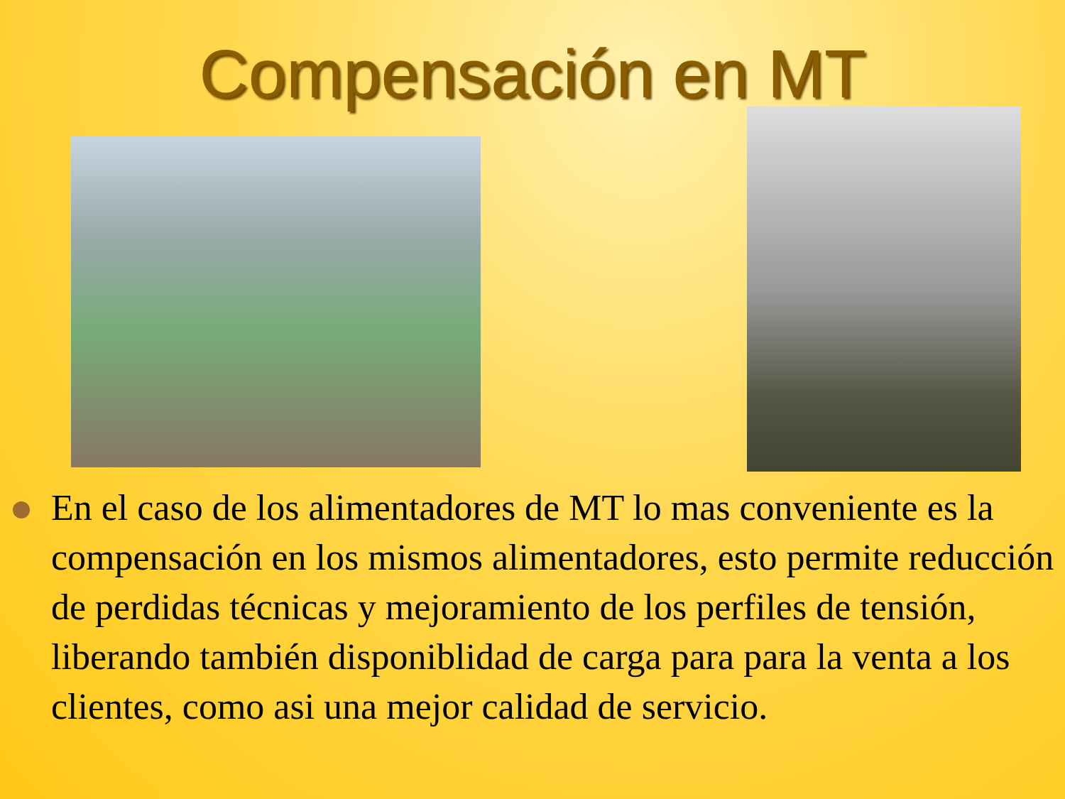Compensación en MT
En el caso de los alimentadores de MT lo mas conveniente es la compensación en los mismos alimentadores, esto permite reducción de perdidas técnicas y mejoramiento de los perfiles de tensión, liberando también disponiblidad de carga para para la venta a los clientes, como asi una mejor calidad de servicio.